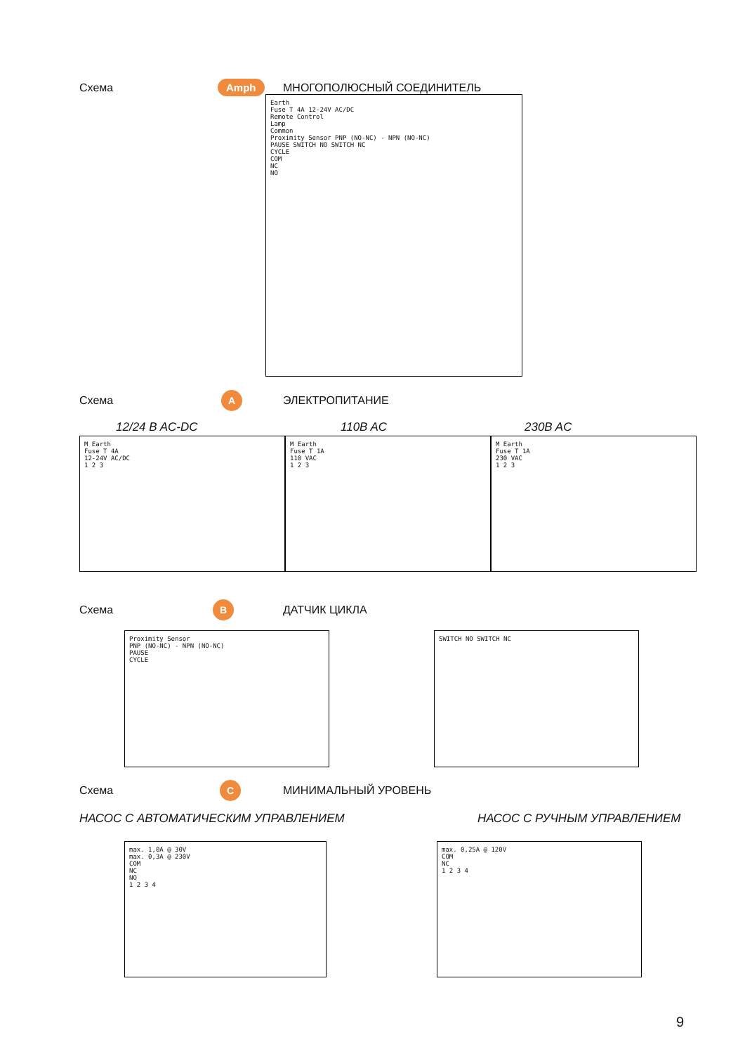Схема Amph МНОГОПОЛЮСНЫЙ СОЕДИНИТЕЛЬ
Earth
Fuse T 4A 12-24V AC/DC
Remote Control
Lamp
Common
Proximity Sensor PNP (NO-NC) - NPN (NO-NC)
PAUSE SWITCH NO SWITCH NC
CYCLE
COM
NC
NO
Схема A ЭЛЕКТРОПИТАНИЕ
12/24 B AC-DC 110B AC 230B AC
M Earth
Fuse T 4A
12-24V AC/DC
1 2 3
M Earth
Fuse T 1A
110 VAC
1 2 3
M Earth
Fuse T 1A
230 VAC
1 2 3
Схема B ДАТЧИК ЦИКЛА
Proximity Sensor
PNP (NO-NC) - NPN (NO-NC)
PAUSE
CYCLE
SWITCH NO SWITCH NC
Схема C МИНИМАЛЬНЫЙ УРОВЕНЬ
НАСОС С АВТОМАТИЧЕСКИМ УПРАВЛЕНИЕМ
НАСОС С РУЧНЫМ УПРАВЛЕНИЕМ
max. 1,0A @ 30V
max. 0,3A @ 230V
COM
NC
NO
1 2 3 4
max. 0,25A @ 120V
COM
NC
1 2 3 4
9